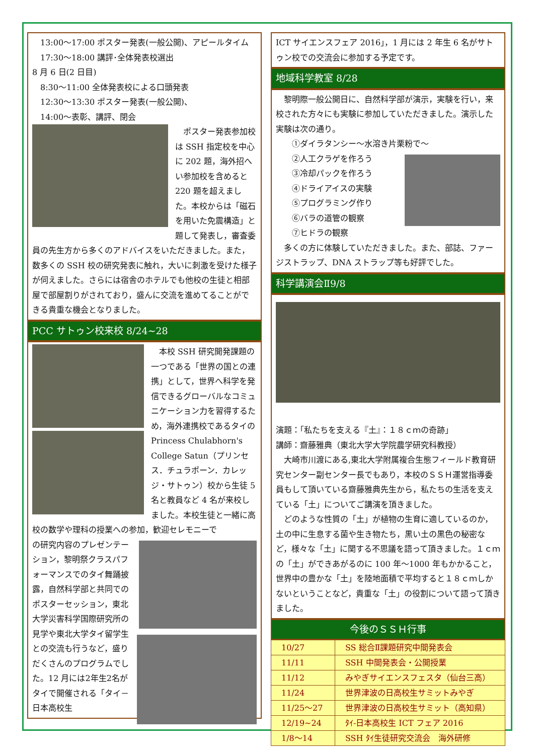13:00～17:00 ポスター発表(一般公開)、アピールタイム
　17:30～18:00 講評･全体発表校選出
8 月 6 日(2 日目)
　8:30～11:00 全体発表校による口頭発表
　12:30～13:30 ポスター発表(一般公開)、
　14:00～表彰、講評、閉会
　ポスター発表参加校は SSH 指定校を中心に 202 題，海外招へい参加校を含めると 220 題を超えました。本校からは「磁石を用いた免震構造」と題して発表し，審査委員の先生方から多くのアドバイスをいただきました。また，数多くの SSH 校の研究発表に触れ，大いに刺激を受けた様子が伺えました。さらには宿舎のホテルでも他校の生徒と相部屋で部屋割りがされており，盛んに交流を進めてることができる貴重な機会となりました。
PCC サトゥン校来校 8/24~28
　本校 SSH 研究開発課題の一つである「世界の国との連携」として，世界へ科学を発信できるグローバルなコミュニケーション力を習得するため，海外連携校であるタイの Princess Chulabhorn's College Satun（プリンセス．チュラポーン．カレッジ・サトゥン）校から生徒 5 名と教員など 4 名が来校しました。本校生徒と一緒に高校の数学や理科の授業への参加，歓迎セレモニーで
の研究内容のプレゼンテーション，黎明祭クラスパフォーマンスでのタイ舞踊披露，自然科学部と共同でのポスターセッション，東北大学災害科学国際研究所の見学や東北大学タイ留学生との交流も行うなど，盛りだくさんのプログラムでした。12 月には2年生2名がタイで開催される「タイ－日本高校生
ICT サイエンスフェア 2016」，1 月には 2 年生 6 名がサトゥン校での交流会に参加する予定です。
地域科学教室 8/28
　黎明際一般公開日に、自然科学部が演示，実験を行い，来校された方々にも実験に参加していただきました。演示した実験は次の通り。
　　①ダイラタンシー～水溶き片栗粉で～
　　②人工クラゲを作ろう
　　③冷却パックを作ろう
　　④ドライアイスの実験
　　⑤プログラミング作り
　　⑥バラの道管の観察
　　⑦ヒドラの観察
　多くの方に体験していただきました。また、部誌、ファージストラップ、DNA ストラップ等も好評でした。
科学講演会Ⅱ9/8
演題：「私たちを支える『土』：１８ｃｍの奇跡」
講師：齋藤雅典（東北大学大学院農学研究科教授）
　大崎市川渡にある,東北大学附属複合生態フィールド教育研究センター副センター長でもあり，本校のＳＳＨ運営指導委員もして頂いている齋藤雅典先生から，私たちの生活を支えている「土」についてご講演を頂きました。
　どのような性質の「土」が植物の生育に適しているのか，土の中に生息する菌や生き物たち，黒い土の黒色の秘密など，様々な「土」に関する不思議を語って頂きました。１ｃｍの「土」ができあがるのに 100 年～1000 年もかかること，世界中の豊かな「土」を陸地面積で平均すると１８ｃｍしかないということなど，貴重な「土」の役割について語って頂きました。
今後のＳＳＨ行事
| 10/27 | SS 総合Ⅱ課題研究中間発表会 |
| 11/11 | SSH 中間発表会・公開授業 |
| 11/12 | みやぎサイエンスフェスタ（仙台三高） |
| 11/24 | 世界津波の日高校生サミットみやぎ |
| 11/25～27 | 世界津波の日高校生サミット（高知県） |
| 12/19~24 | ﾀｲ-日本高校生 ICT フェア 2016 |
| 1/8～14 | SSH ﾀｲ生徒研究交流会 海外研修 |